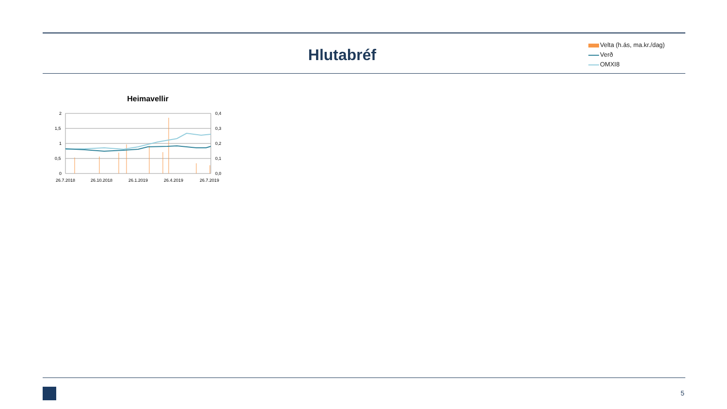Hlutabréf
Velta (h.ás, ma.kr./dag)
Verð
OMXI8
Heimavellir
2
1,5
1
0,5
0
0,4
0,3
0,2
0,1
0,0
26.7.2018
26.10.2018
26.1.2019
26.4.2019
26.7.2019
5